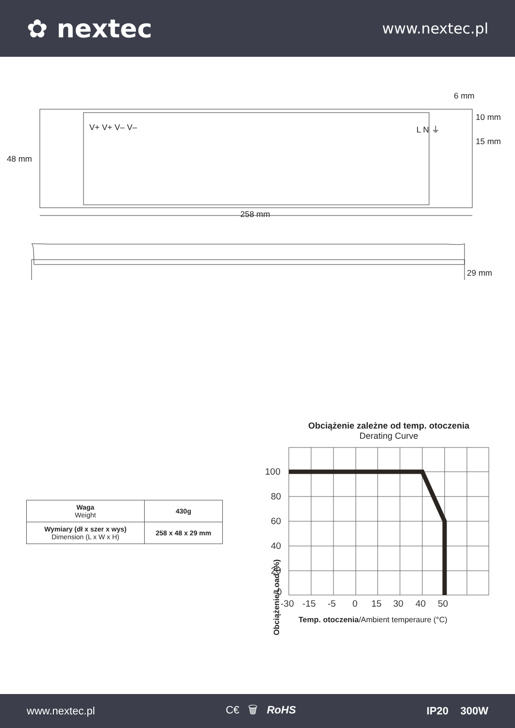✿ nextec
www.nextec.pl
48 mm
258 mm
6 mm
10 mm
15 mm
29 mm
V+ V+ V– V– L N ⏚
| Waga Weight | 430g |
| Wymiary (dł x szer x wys) Dimension (L x W x H) | 258 x 48 x 29 mm |
Obciążenie zależne od temp. otoczenia
Derating Curve
Obciążenie/Load (%)
100
80
60
40
20
0
-30
-15
-5
0
15
30
40
50
Temp. otoczenia/Ambient temperaure (°C)
www.nextec.pl C€ 🗑 RoHS IP20 300W